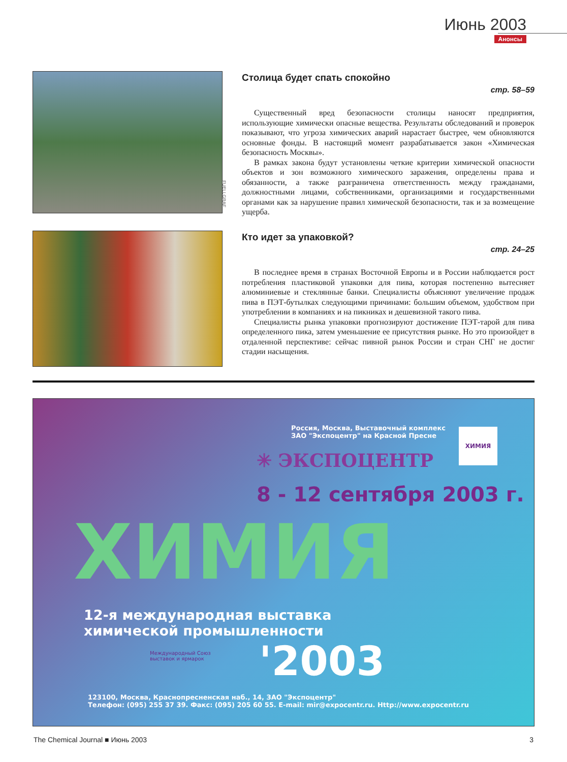Июнь 2003
Анонсы
Столица будет спать спокойно
стр. 58–59
Существенный вред безопасности столицы наносят предприятия, использующие химически опасные вещества. Результаты обследований и проверок показывают, что угроза химических аварий нарастает быстрее, чем обновляются основные фонды. В настоящий момент разрабатывается закон «Химическая безопасность Москвы».
В рамках закона будут установлены четкие критерии химической опасности объектов и зон возможного химического заражения, определены права и обязанности, а также разграничена ответственность между гражданами, должностными лицами, собственниками, организациями и государственными органами как за нарушение правил химической безопасности, так и за возмещение ущерба.
FUELLGRAF
Кто идет за упаковкой?
стр. 24–25
В последнее время в странах Восточной Европы и в России наблюдается рост потребления пластиковой упаковки для пива, которая постепенно вытесняет алюминиевые и стеклянные банки. Специалисты объясняют увеличение продаж пива в ПЭТ-бутылках следующими причинами: большим объемом, удобством при употреблении в компаниях и на пикниках и дешевизной такого пива.
Специалисты рынка упаковки прогнозируют достижение ПЭТ-тарой для пива определенного пика, затем уменьшение ее присутствия рынке. Но это произойдет в отдаленной перспективе: сейчас пивной рынок России и стран СНГ не достиг стадии насыщения.
Россия, Москва, Выставочный комплекс
ЗАО "Экспоцентр" на Красной Пресне
ХИМИЯ
✳ ЭКСПОЦЕНТР
8 - 12 сентября 2003 г.
ХИМИЯ
12-я международная выставка
химической промышленности
Международный Союз
выставок и ярмарок
'2003
123100, Москва, Краснопресненская наб., 14, ЗАО "Экспоцентр"
Телефон: (095) 255 37 39. Факс: (095) 205 60 55. E-mail: mir@expocentr.ru. Http://www.expocentr.ru
The Chemical Journal ■ Июнь 2003 3